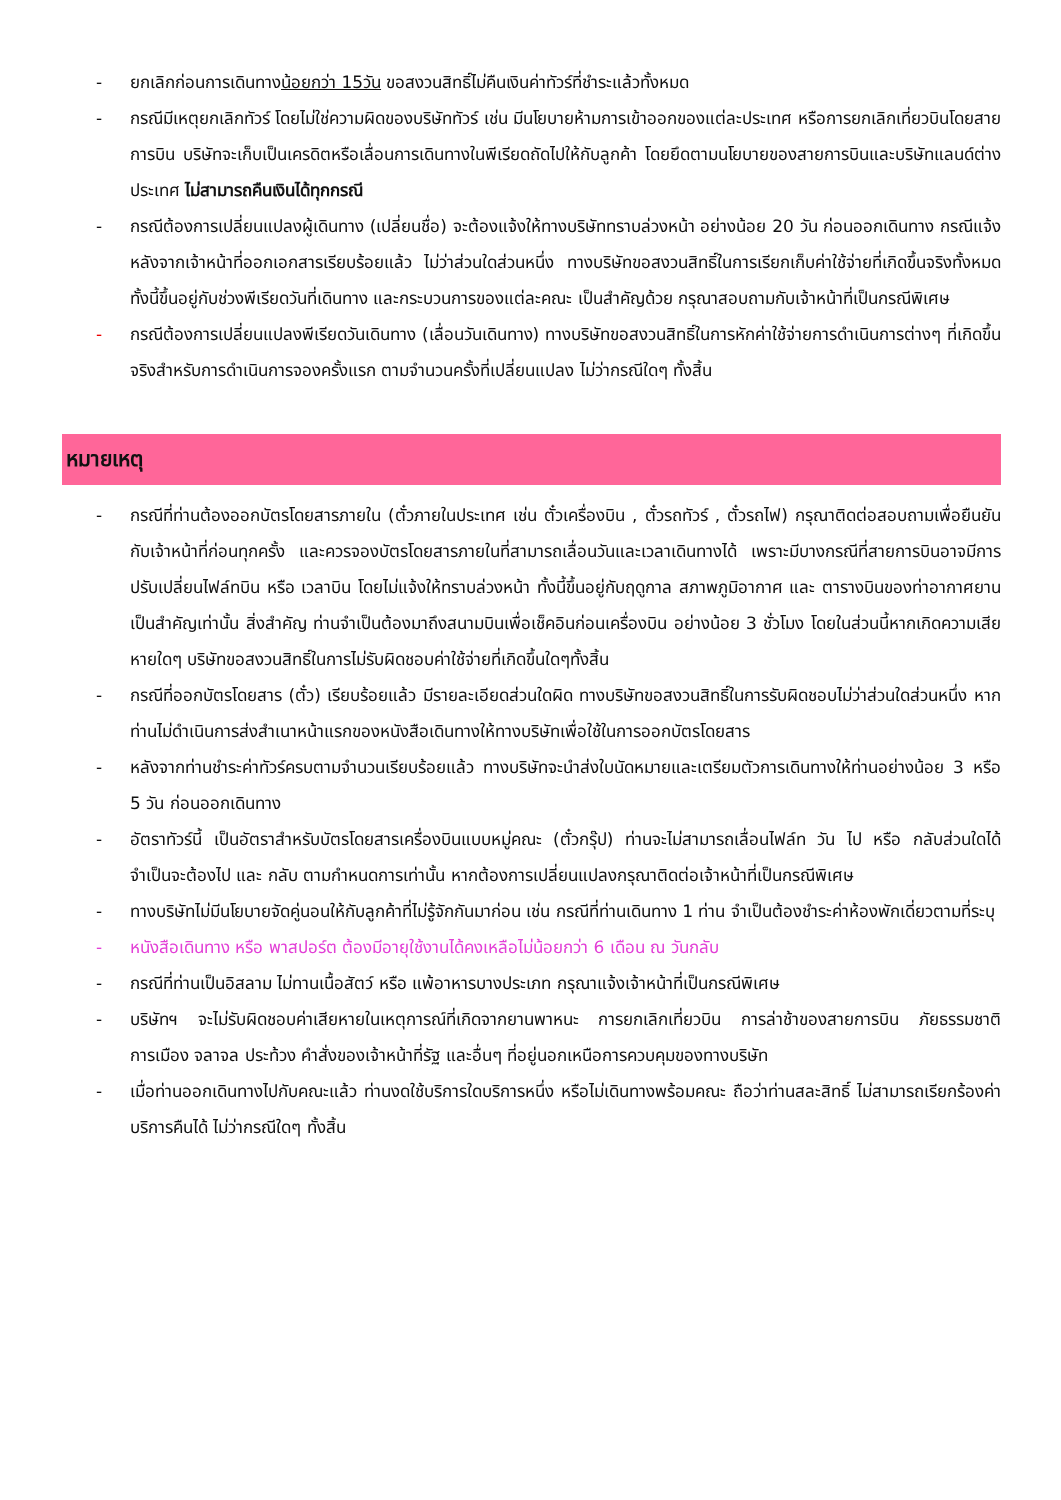- ยกเลิกก่อนการเดินทางน้อยกว่า 15วัน ขอสงวนสิทธิ์ไม่คืนเงินค่าทัวร์ที่ชำระแล้วทั้งหมด
- กรณีมีเหตุยกเลิกทัวร์ โดยไม่ใช่ความผิดของบริษัททัวร์ เช่น มีนโยบายห้ามการเข้าออกของแต่ละประเทศ หรือการยกเลิกเที่ยวบินโดยสายการบิน บริษัทจะเก็บเป็นเครดิตหรือเลื่อนการเดินทางในพีเรียดถัดไปให้กับลูกค้า โดยยึดตามนโยบายของสายการบินและบริษัทแลนด์ต่างประเทศ ไม่สามารถคืนเงินได้ทุกกรณี
- กรณีต้องการเปลี่ยนแปลงผู้เดินทาง (เปลี่ยนชื่อ) จะต้องแจ้งให้ทางบริษัททราบล่วงหน้า อย่างน้อย 20 วัน ก่อนออกเดินทาง กรณีแจ้งหลังจากเจ้าหน้าที่ออกเอกสารเรียบร้อยแล้ว ไม่ว่าส่วนใดส่วนหนึ่ง ทางบริษัทขอสงวนสิทธิ์ในการเรียกเก็บค่าใช้จ่ายที่เกิดขึ้นจริงทั้งหมด ทั้งนี้ขึ้นอยู่กับช่วงพีเรียดวันที่เดินทาง และกระบวนการของแต่ละคณะ เป็นสำคัญด้วย กรุณาสอบถามกับเจ้าหน้าที่เป็นกรณีพิเศษ
- กรณีต้องการเปลี่ยนแปลงพีเรียดวันเดินทาง (เลื่อนวันเดินทาง) ทางบริษัทขอสงวนสิทธิ์ในการหักค่าใช้จ่ายการดำเนินการต่างๆ ที่เกิดขึ้นจริงสำหรับการดำเนินการจองครั้งแรก ตามจำนวนครั้งที่เปลี่ยนแปลง ไม่ว่ากรณีใดๆ ทั้งสิ้น
หมายเหตุ
- กรณีที่ท่านต้องออกบัตรโดยสารภายใน (ตั๋วภายในประเทศ เช่น ตั๋วเครื่องบิน , ตั๋วรถทัวร์ , ตั๋วรถไฟ) กรุณาติดต่อสอบถามเพื่อยืนยันกับเจ้าหน้าที่ก่อนทุกครั้ง และควรจองบัตรโดยสารภายในที่สามารถเลื่อนวันและเวลาเดินทางได้ เพราะมีบางกรณีที่สายการบินอาจมีการปรับเปลี่ยนไฟล์ทบิน หรือ เวลาบิน โดยไม่แจ้งให้ทราบล่วงหน้า ทั้งนี้ขึ้นอยู่กับฤดูกาล สภาพภูมิอากาศ และ ตารางบินของท่าอากาศยานเป็นสำคัญเท่านั้น สิ่งสำคัญ ท่านจำเป็นต้องมาถึงสนามบินเพื่อเช็คอินก่อนเครื่องบิน อย่างน้อย 3 ชั่วโมง โดยในส่วนนี้หากเกิดความเสียหายใดๆ บริษัทขอสงวนสิทธิ์ในการไม่รับผิดชอบค่าใช้จ่ายที่เกิดขึ้นใดๆทั้งสิ้น
- กรณีที่ออกบัตรโดยสาร (ตั๋ว) เรียบร้อยแล้ว มีรายละเอียดส่วนใดผิด ทางบริษัทขอสงวนสิทธิ์ในการรับผิดชอบไม่ว่าส่วนใดส่วนหนึ่ง หากท่านไม่ดำเนินการส่งสำเนาหน้าแรกของหนังสือเดินทางให้ทางบริษัทเพื่อใช้ในการออกบัตรโดยสาร
- หลังจากท่านชำระค่าทัวร์ครบตามจำนวนเรียบร้อยแล้ว ทางบริษัทจะนำส่งใบนัดหมายและเตรียมตัวการเดินทางให้ท่านอย่างน้อย 3 หรือ 5 วัน ก่อนออกเดินทาง
- อัตราทัวร์นี้ เป็นอัตราสำหรับบัตรโดยสารเครื่องบินแบบหมู่คณะ (ตั๋วกรุ๊ป) ท่านจะไม่สามารถเลื่อนไฟล์ท วัน ไป หรือ กลับส่วนใดได้ จำเป็นจะต้องไป และ กลับ ตามกำหนดการเท่านั้น หากต้องการเปลี่ยนแปลงกรุณาติดต่อเจ้าหน้าที่เป็นกรณีพิเศษ
- ทางบริษัทไม่มีนโยบายจัดคู่นอนให้กับลูกค้าที่ไม่รู้จักกันมาก่อน เช่น กรณีที่ท่านเดินทาง 1 ท่าน จำเป็นต้องชำระค่าห้องพักเดี่ยวตามที่ระบุ
- หนังสือเดินทาง หรือ พาสปอร์ต ต้องมีอายุใช้งานได้คงเหลือไม่น้อยกว่า 6 เดือน ณ วันกลับ
- กรณีที่ท่านเป็นอิสลาม ไม่ทานเนื้อสัตว์ หรือ แพ้อาหารบางประเภท กรุณาแจ้งเจ้าหน้าที่เป็นกรณีพิเศษ
- บริษัทฯ จะไม่รับผิดชอบค่าเสียหายในเหตุการณ์ที่เกิดจากยานพาหนะ การยกเลิกเที่ยวบิน การล่าช้าของสายการบิน ภัยธรรมชาติ การเมือง จลาจล ประท้วง คำสั่งของเจ้าหน้าที่รัฐ และอื่นๆ ที่อยู่นอกเหนือการควบคุมของทางบริษัท
- เมื่อท่านออกเดินทางไปกับคณะแล้ว ท่านงดใช้บริการใดบริการหนึ่ง หรือไม่เดินทางพร้อมคณะ ถือว่าท่านสละสิทธิ์ ไม่สามารถเรียกร้องค่าบริการคืนได้ ไม่ว่ากรณีใดๆ ทั้งสิ้น